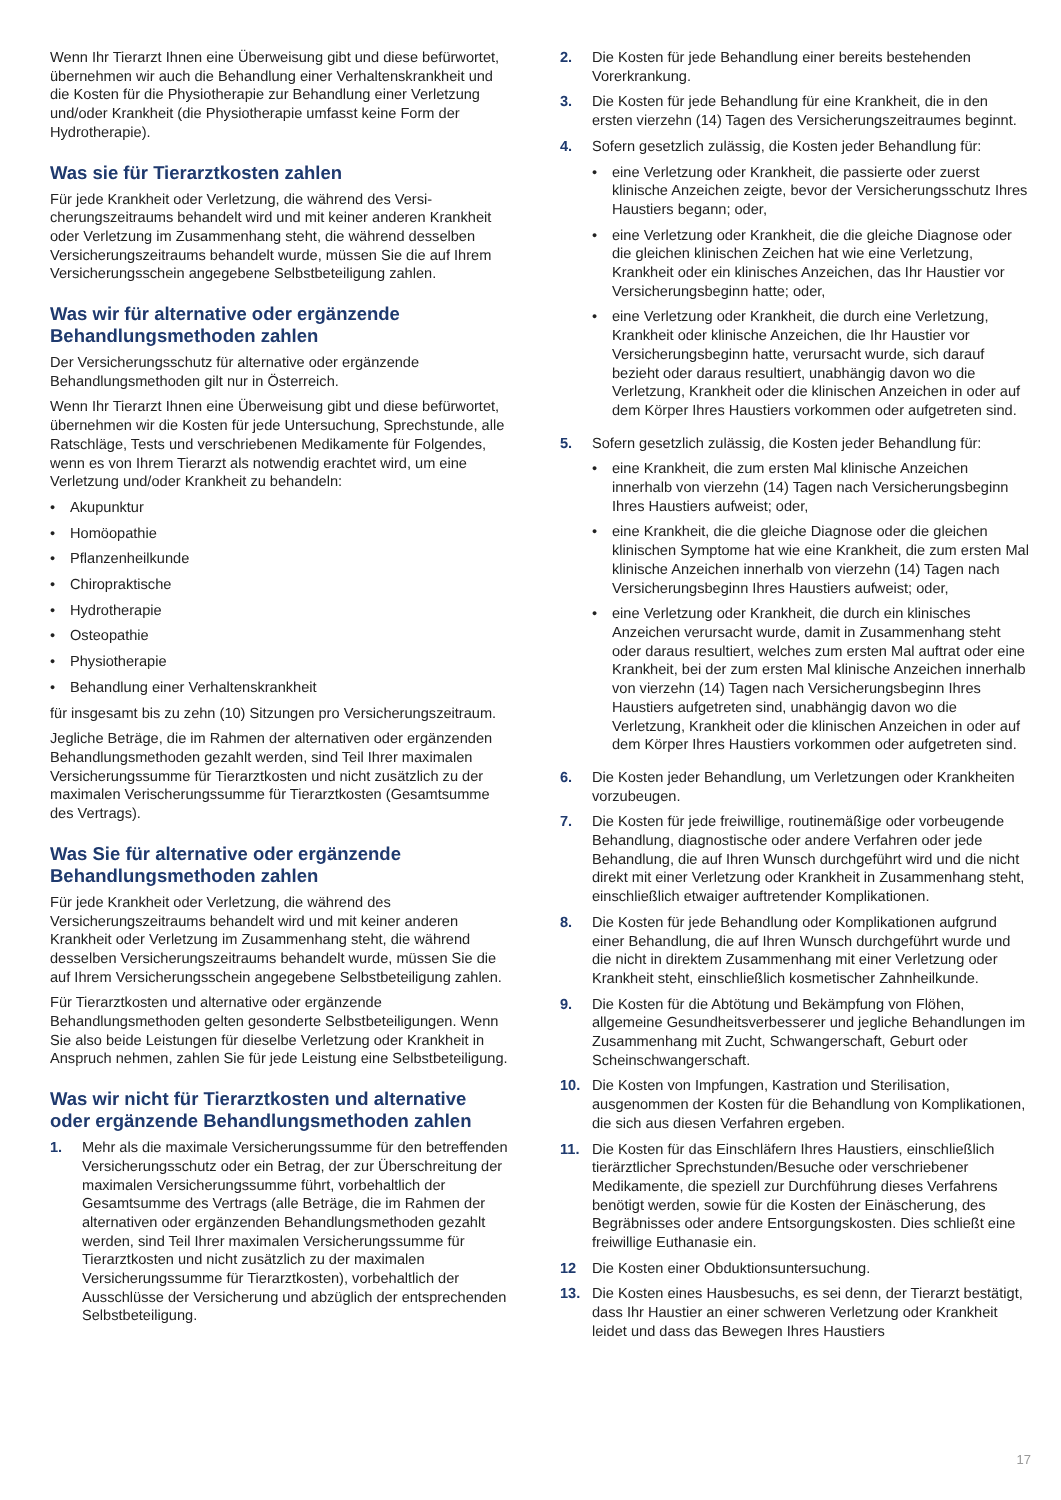Wenn Ihr Tierarzt Ihnen eine Überweisung gibt und diese befürwortet, übernehmen wir auch die Behandlung einer Verhaltenskrankheit und die Kosten für die Physiotherapie zur Behandlung einer Verletzung und/oder Krankheit (die Physiotherapie umfasst keine Form der Hydrotherapie).
Was sie für Tierarztkosten zahlen
Für jede Krankheit oder Verletzung, die während des Versi-cherungszeitraums behandelt wird und mit keiner anderen Krankheit oder Verletzung im Zusammenhang steht, die während desselben Versicherungszeitraums behandelt wurde, müssen Sie die auf Ihrem Versicherungsschein angegebene Selbstbeteiligung zahlen.
Was wir für alternative oder ergänzende Behandlungsmethoden zahlen
Der Versicherungsschutz für alternative oder ergänzende Behandlungsmethoden gilt nur in Österreich.
Wenn Ihr Tierarzt Ihnen eine Überweisung gibt und diese befürwortet, übernehmen wir die Kosten für jede Untersuchung, Sprechstunde, alle Ratschläge, Tests und verschriebenen Medikamente für Folgendes, wenn es von Ihrem Tierarzt als notwendig erachtet wird, um eine Verletzung und/oder Krankheit zu behandeln:
• Akupunktur
• Homöopathie
• Pflanzenheilkunde
• Chiropraktische
• Hydrotherapie
• Osteopathie
• Physiotherapie
• Behandlung einer Verhaltenskrankheit
für insgesamt bis zu zehn (10) Sitzungen pro Versicherungszeitraum.
Jegliche Beträge, die im Rahmen der alternativen oder ergänzenden Behandlungsmethoden gezahlt werden, sind Teil Ihrer maximalen Versicherungssumme für Tierarztkosten und nicht zusätzlich zu der maximalen Verischerungssumme für Tierarztkosten (Gesamtsumme des Vertrags).
Was Sie für alternative oder ergänzende Behandlungsmethoden zahlen
Für jede Krankheit oder Verletzung, die während des Versicherungszeitraums behandelt wird und mit keiner anderen Krankheit oder Verletzung im Zusammenhang steht, die während desselben Versicherungszeitraums behandelt wurde, müssen Sie die auf Ihrem Versicherungsschein angegebene Selbstbeteiligung zahlen.
Für Tierarztkosten und alternative oder ergänzende Behandlungsmethoden gelten gesonderte Selbstbeteiligungen. Wenn Sie also beide Leistungen für dieselbe Verletzung oder Krankheit in Anspruch nehmen, zahlen Sie für jede Leistung eine Selbstbeteiligung.
Was wir nicht für Tierarztkosten und alternative oder ergänzende Behandlungsmethoden zahlen
1. Mehr als die maximale Versicherungssumme für den betreffenden Versicherungsschutz oder ein Betrag, der zur Überschreitung der maximalen Versicherungssumme führt, vorbehaltlich der Gesamtsumme des Vertrags (alle Beträge, die im Rahmen der alternativen oder ergänzenden Behandlungsmethoden gezahlt werden, sind Teil Ihrer maximalen Versicherungssumme für Tierarztkosten und nicht zusätzlich zu der maximalen Versicherungssumme für Tierarztkosten), vorbehaltlich der Ausschlüsse der Versicherung und abzüglich der entsprechenden Selbstbeteiligung.
2. Die Kosten für jede Behandlung einer bereits bestehenden Vorerkrankung.
3. Die Kosten für jede Behandlung für eine Krankheit, die in den ersten vierzehn (14) Tagen des Versicherungszeitraumes beginnt.
4. Sofern gesetzlich zulässig, die Kosten jeder Behandlung für:
• eine Verletzung oder Krankheit, die passierte oder zuerst klinische Anzeichen zeigte, bevor der Versicherungsschutz Ihres Haustiers begann; oder,
• eine Verletzung oder Krankheit, die die gleiche Diagnose oder die gleichen klinischen Zeichen hat wie eine Verletzung, Krankheit oder ein klinisches Anzeichen, das Ihr Haustier vor Versicherungsbeginn hatte; oder,
• eine Verletzung oder Krankheit, die durch eine Verletzung, Krankheit oder klinische Anzeichen, die Ihr Haustier vor Versicherungsbeginn hatte, verursacht wurde, sich darauf bezieht oder daraus resultiert, unabhängig davon wo die Verletzung, Krankheit oder die klinischen Anzeichen in oder auf dem Körper Ihres Haustiers vorkommen oder aufgetreten sind.
5. Sofern gesetzlich zulässig, die Kosten jeder Behandlung für:
• eine Krankheit, die zum ersten Mal klinische Anzeichen innerhalb von vierzehn (14) Tagen nach Versicherungsbeginn Ihres Haustiers aufweist; oder,
• eine Krankheit, die die gleiche Diagnose oder die gleichen klinischen Symptome hat wie eine Krankheit, die zum ersten Mal klinische Anzeichen innerhalb von vierzehn (14) Tagen nach Versicherungsbeginn Ihres Haustiers aufweist; oder,
• eine Verletzung oder Krankheit, die durch ein klinisches Anzeichen verursacht wurde, damit in Zusammenhang steht oder daraus resultiert, welches zum ersten Mal auftrat oder eine Krankheit, bei der zum ersten Mal klinische Anzeichen innerhalb von vierzehn (14) Tagen nach Versicherungsbeginn Ihres Haustiers aufgetreten sind, unabhängig davon wo die Verletzung, Krankheit oder die klinischen Anzeichen in oder auf dem Körper Ihres Haustiers vorkommen oder aufgetreten sind.
6. Die Kosten jeder Behandlung, um Verletzungen oder Krankheiten vorzubeugen.
7. Die Kosten für jede freiwillige, routinemäßige oder vorbeugende Behandlung, diagnostische oder andere Verfahren oder jede Behandlung, die auf Ihren Wunsch durchgeführt wird und die nicht direkt mit einer Verletzung oder Krankheit in Zusammenhang steht, einschließlich etwaiger auftretender Komplikationen.
8. Die Kosten für jede Behandlung oder Komplikationen aufgrund einer Behandlung, die auf Ihren Wunsch durchgeführt wurde und die nicht in direktem Zusammenhang mit einer Verletzung oder Krankheit steht, einschließlich kosmetischer Zahnheilkunde.
9. Die Kosten für die Abtötung und Bekämpfung von Flöhen, allgemeine Gesundheitsverbesserer und jegliche Behandlungen im Zusammenhang mit Zucht, Schwangerschaft, Geburt oder Scheinschwangerschaft.
10. Die Kosten von Impfungen, Kastration und Sterilisation, ausgenommen der Kosten für die Behandlung von Komplikationen, die sich aus diesen Verfahren ergeben.
11. Die Kosten für das Einschläfern Ihres Haustiers, einschließlich tierärztlicher Sprechstunden/Besuche oder verschriebener Medikamente, die speziell zur Durchführung dieses Verfahrens benötigt werden, sowie für die Kosten der Einäscherung, des Begräbnisses oder andere Entsorgungskosten. Dies schließt eine freiwillige Euthanasie ein.
12 Die Kosten einer Obduktionsuntersuchung.
13. Die Kosten eines Hausbesuchs, es sei denn, der Tierarzt bestätigt, dass Ihr Haustier an einer schweren Verletzung oder Krankheit leidet und dass das Bewegen Ihres Haustiers
17